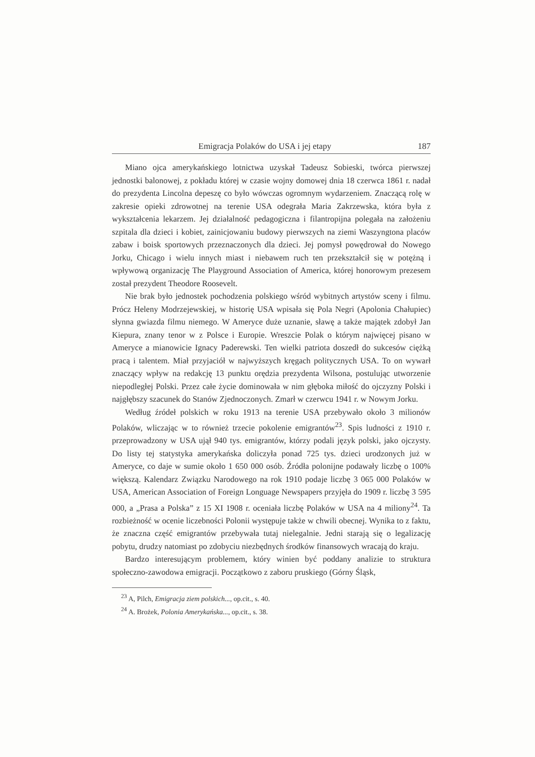Emigracja Polaków do USA i jej etapy 187
Miano ojca amerykańskiego lotnictwa uzyskał Tadeusz Sobieski, twórca pierwszej jednostki balonowej, z pokładu której w czasie wojny domowej dnia 18 czerwca 1861 r. nadał do prezydenta Lincolna depeszę co było wówczas ogromnym wydarzeniem. Znaczącą rolę w zakresie opieki zdrowotnej na terenie USA odegrała Maria Zakrzewska, która była z wykształcenia lekarzem. Jej działalność pedagogiczna i filantropijna polegała na założeniu szpitala dla dzieci i kobiet, zainicjowaniu budowy pierwszych na ziemi Waszyngtona placów zabaw i boisk sportowych przeznaczonych dla dzieci. Jej pomysł powędrował do Nowego Jorku, Chicago i wielu innych miast i niebawem ruch ten przekształcił się w potężną i wpływową organizację The Playground Association of America, której honorowym prezesem został prezydent Theodore Roosevelt.
Nie brak było jednostek pochodzenia polskiego wśród wybitnych artystów sceny i filmu. Prócz Heleny Modrzejewskiej, w historię USA wpisała się Pola Negri (Apolonia Chałupiec) słynna gwiazda filmu niemego. W Ameryce duże uznanie, sławę a także majątek zdobył Jan Kiepura, znany tenor w z Polsce i Europie. Wreszcie Polak o którym najwięcej pisano w Ameryce a mianowicie Ignacy Paderewski. Ten wielki patriota doszedł do sukcesów ciężką pracą i talentem. Miał przyjaciół w najwyższych kręgach politycznych USA. To on wywarł znaczący wpływ na redakcję 13 punktu orędzia prezydenta Wilsona, postulując utworzenie niepodległej Polski. Przez całe życie dominowała w nim głęboka miłość do ojczyzny Polski i najgłębszy szacunek do Stanów Zjednoczonych. Zmarł w czerwcu 1941 r. w Nowym Jorku.
Według źródeł polskich w roku 1913 na terenie USA przebywało około 3 milionów Polaków, wliczając w to również trzecie pokolenie emigrantów<sup>23</sup>. Spis ludności z 1910 r. przeprowadzony w USA ujął 940 tys. emigrantów, którzy podali język polski, jako ojczysty. Do listy tej statystyka amerykańska doliczyła ponad 725 tys. dzieci urodzonych już w Ameryce, co daje w sumie około 1 650 000 osób. Źródła polonijne podawały liczbę o 100% większą. Kalendarz Związku Narodowego na rok 1910 podaje liczbę 3 065 000 Polaków w USA, American Association of Foreign Longuage Newspapers przyjęła do 1909 r. liczbę 3 595 000, a „Prasa a Polska” z 15 XI 1908 r. oceniała liczbę Polaków w USA na 4 miliony<sup>24</sup>. Ta rozbieżność w ocenie liczebności Polonii występuje także w chwili obecnej. Wynika to z faktu, że znaczna część emigrantów przebywała tutaj nielegalnie. Jedni starają się o legalizację pobytu, drudzy natomiast po zdobyciu niezbędnych środków finansowych wracają do kraju.
Bardzo interesującym problemem, który winien być poddany analizie to struktura społeczno-zawodowa emigracji. Początkowo z zaboru pruskiego (Górny Śląsk,
<sup>23</sup> A, Pilch, Emigracja ziem polskich..., op.cit., s. 40.
<sup>24</sup> A. Brożek, Polonia Amerykańska..., op.cit., s. 38.